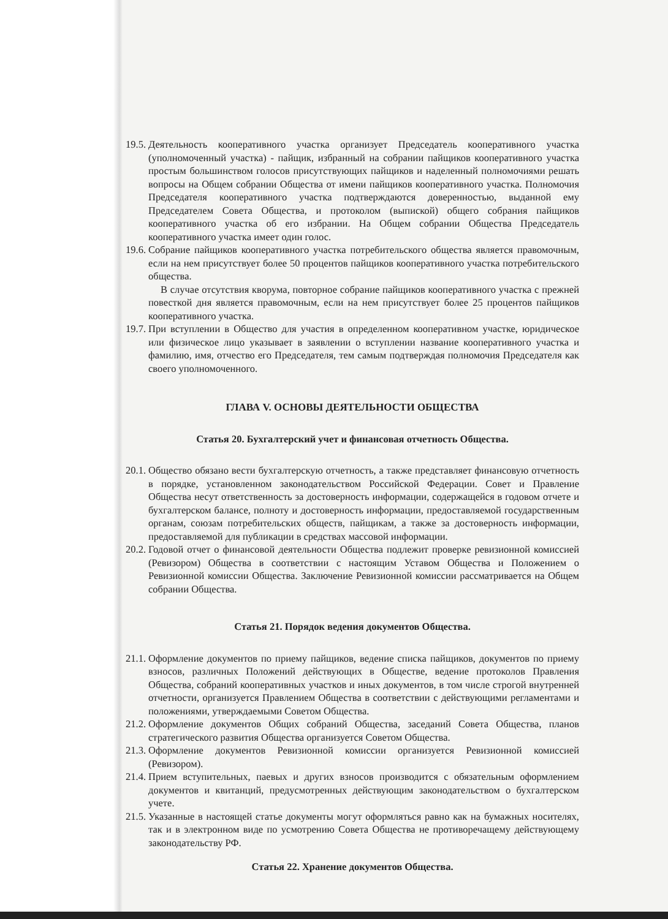19.5. Деятельность кооперативного участка организует Председатель кооперативного участка (уполномоченный участка) - пайщик, избранный на собрании пайщиков кооперативного участка простым большинством голосов присутствующих пайщиков и наделенный полномочиями решать вопросы на Общем собрании Общества от имени пайщиков кооперативного участка. Полномочия Председателя кооперативного участка подтверждаются доверенностью, выданной ему Председателем Совета Общества, и протоколом (выпиской) общего собрания пайщиков кооперативного участка об его избрании. На Общем собрании Общества Председатель кооперативного участка имеет один голос.
19.6. Собрание пайщиков кооперативного участка потребительского общества является правомочным, если на нем присутствует более 50 процентов пайщиков кооперативного участка потребительского общества.
В случае отсутствия кворума, повторное собрание пайщиков кооперативного участка с прежней повесткой дня является правомочным, если на нем присутствует более 25 процентов пайщиков кооперативного участка.
19.7. При вступлении в Общество для участия в определенном кооперативном участке, юридическое или физическое лицо указывает в заявлении о вступлении название кооперативного участка и фамилию, имя, отчество его Председателя, тем самым подтверждая полномочия Председателя как своего уполномоченного.
ГЛАВА V. ОСНОВЫ ДЕЯТЕЛЬНОСТИ ОБЩЕСТВА
Статья 20. Бухгалтерский учет и финансовая отчетность Общества.
20.1. Общество обязано вести бухгалтерскую отчетность, а также представляет финансовую отчетность в порядке, установленном законодательством Российской Федерации. Совет и Правление Общества несут ответственность за достоверность информации, содержащейся в годовом отчете и бухгалтерском балансе, полноту и достоверность информации, предоставляемой государственным органам, союзам потребительских обществ, пайщикам, а также за достоверность информации, предоставляемой для публикации в средствах массовой информации.
20.2. Годовой отчет о финансовой деятельности Общества подлежит проверке ревизионной комиссией (Ревизором) Общества в соответствии с настоящим Уставом Общества и Положением о Ревизионной комиссии Общества. Заключение Ревизионной комиссии рассматривается на Общем собрании Общества.
Статья 21. Порядок ведения документов Общества.
21.1. Оформление документов по приему пайщиков, ведение списка пайщиков, документов по приему взносов, различных Положений действующих в Обществе, ведение протоколов Правления Общества, собраний кооперативных участков и иных документов, в том числе строгой внутренней отчетности, организуется Правлением Общества в соответствии с действующими регламентами и положениями, утверждаемыми Советом Общества.
21.2. Оформление документов Общих собраний Общества, заседаний Совета Общества, планов стратегического развития Общества организуется Советом Общества.
21.3. Оформление документов Ревизионной комиссии организуется Ревизионной комиссией (Ревизором).
21.4. Прием вступительных, паевых и других взносов производится с обязательным оформлением документов и квитанций, предусмотренных действующим законодательством о бухгалтерском учете.
21.5. Указанные в настоящей статье документы могут оформляться равно как на бумажных носителях, так и в электронном виде по усмотрению Совета Общества не противоречащему действующему законодательству РФ.
Статья 22. Хранение документов Общества.